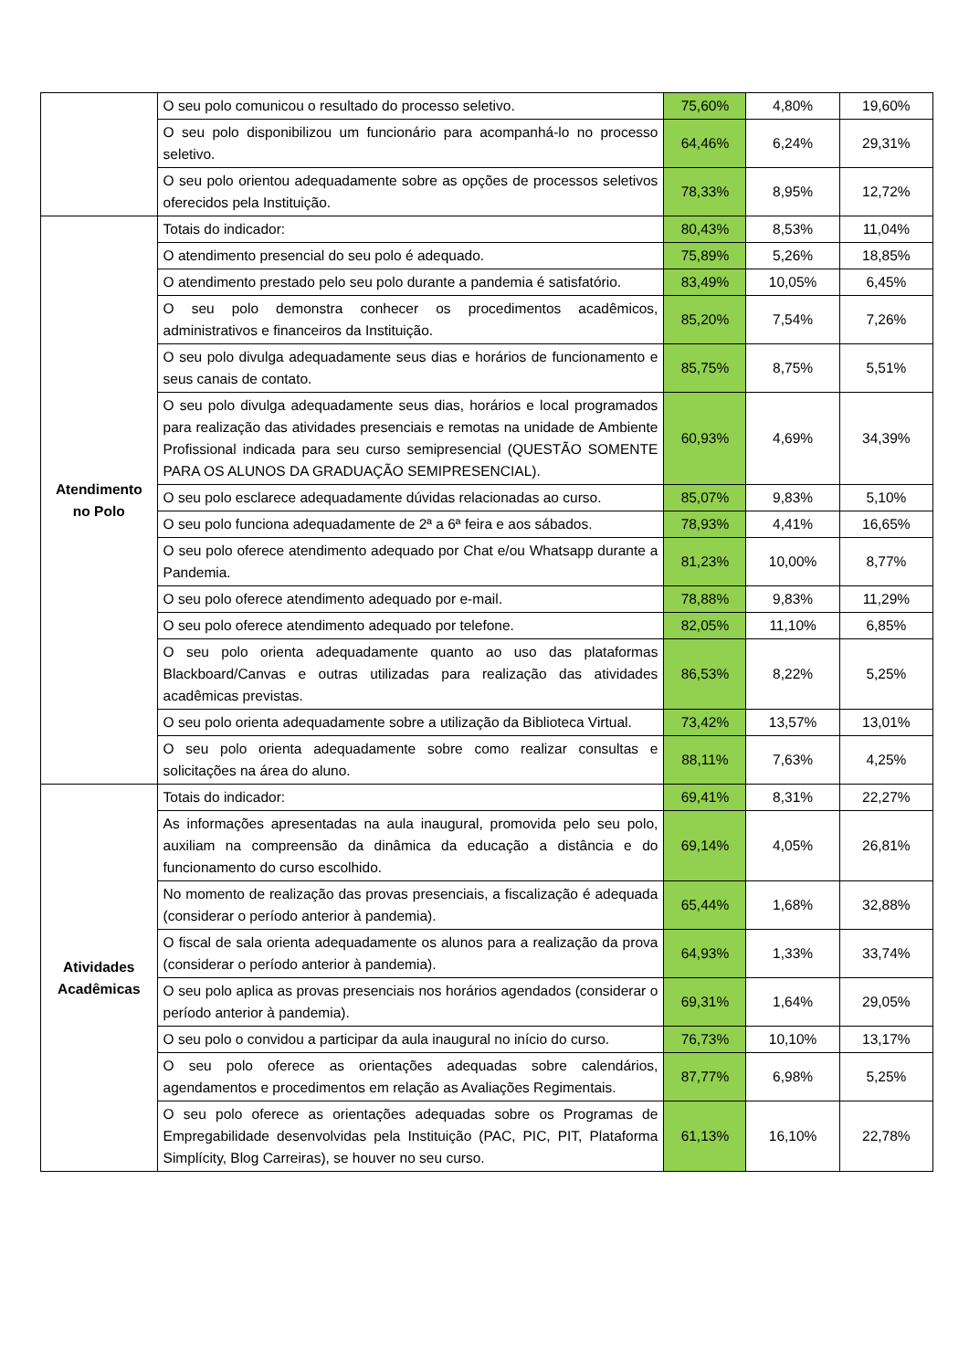| | O seu polo comunicou o resultado do processo seletivo. | 75,60% | 4,80% | 19,60% |
| | O seu polo disponibilizou um funcionário para acompanhá-lo no processo seletivo. | 64,46% | 6,24% | 29,31% |
| | O seu polo orientou adequadamente sobre as opções de processos seletivos oferecidos pela Instituição. | 78,33% | 8,95% | 12,72% |
| Atendimento no Polo | Totais do indicador: | 80,43% | 8,53% | 11,04% |
| | O atendimento presencial do seu polo é adequado. | 75,89% | 5,26% | 18,85% |
| | O atendimento prestado pelo seu polo durante a pandemia é satisfatório. | 83,49% | 10,05% | 6,45% |
| | O seu polo demonstra conhecer os procedimentos acadêmicos, administrativos e financeiros da Instituição. | 85,20% | 7,54% | 7,26% |
| | O seu polo divulga adequadamente seus dias e horários de funcionamento e seus canais de contato. | 85,75% | 8,75% | 5,51% |
| | O seu polo divulga adequadamente seus dias, horários e local programados para realização das atividades presenciais e remotas na unidade de Ambiente Profissional indicada para seu curso semipresencial (QUESTÃO SOMENTE PARA OS ALUNOS DA GRADUAÇÃO SEMIPRESENCIAL). | 60,93% | 4,69% | 34,39% |
| | O seu polo esclarece adequadamente dúvidas relacionadas ao curso. | 85,07% | 9,83% | 5,10% |
| | O seu polo funciona adequadamente de 2ª a 6ª feira e aos sábados. | 78,93% | 4,41% | 16,65% |
| | O seu polo oferece atendimento adequado por Chat e/ou Whatsapp durante a Pandemia. | 81,23% | 10,00% | 8,77% |
| | O seu polo oferece atendimento adequado por e-mail. | 78,88% | 9,83% | 11,29% |
| | O seu polo oferece atendimento adequado por telefone. | 82,05% | 11,10% | 6,85% |
| | O seu polo orienta adequadamente quanto ao uso das plataformas Blackboard/Canvas e outras utilizadas para realização das atividades acadêmicas previstas. | 86,53% | 8,22% | 5,25% |
| | O seu polo orienta adequadamente sobre a utilização da Biblioteca Virtual. | 73,42% | 13,57% | 13,01% |
| | O seu polo orienta adequadamente sobre como realizar consultas e solicitações na área do aluno. | 88,11% | 7,63% | 4,25% |
| Atividades Acadêmicas | Totais do indicador: | 69,41% | 8,31% | 22,27% |
| | As informações apresentadas na aula inaugural, promovida pelo seu polo, auxiliam na compreensão da dinâmica da educação a distância e do funcionamento do curso escolhido. | 69,14% | 4,05% | 26,81% |
| | No momento de realização das provas presenciais, a fiscalização é adequada (considerar o período anterior à pandemia). | 65,44% | 1,68% | 32,88% |
| | O fiscal de sala orienta adequadamente os alunos para a realização da prova (considerar o período anterior à pandemia). | 64,93% | 1,33% | 33,74% |
| | O seu polo aplica as provas presenciais nos horários agendados (considerar o período anterior à pandemia). | 69,31% | 1,64% | 29,05% |
| | O seu polo o convidou a participar da aula inaugural no início do curso. | 76,73% | 10,10% | 13,17% |
| | O seu polo oferece as orientações adequadas sobre calendários, agendamentos e procedimentos em relação as Avaliações Regimentais. | 87,77% | 6,98% | 5,25% |
| | O seu polo oferece as orientações adequadas sobre os Programas de Empregabilidade desenvolvidas pela Instituição (PAC, PIC, PIT, Plataforma Simplícity, Blog Carreiras), se houver no seu curso. | 61,13% | 16,10% | 22,78% |